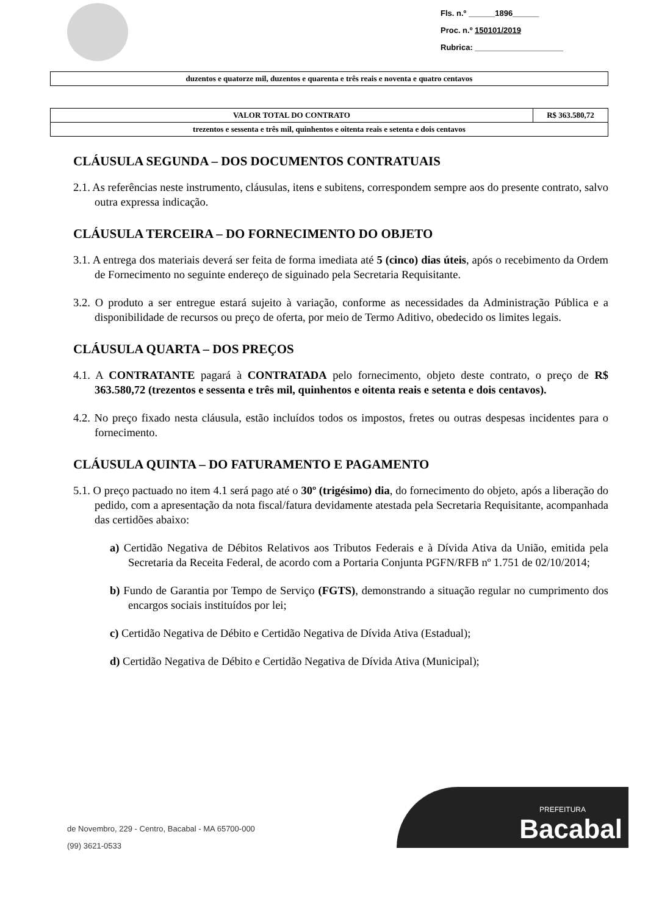Fls. n.º ______1896______
Proc. n.º 150101/2019
Rubrica: ____________________
| duzentos e quatorze mil, duzentos e quarenta e três reais e noventa e quatro centavos |
| VALOR TOTAL DO CONTRATO | R$ 363.580,72 |
| trezentos e sessenta e três mil, quinhentos e oitenta reais e setenta e dois centavos | |
CLÁUSULA SEGUNDA – DOS DOCUMENTOS CONTRATUAIS
2.1. As referências neste instrumento, cláusulas, itens e subitens, correspondem sempre aos do presente contrato, salvo outra expressa indicação.
CLÁUSULA TERCEIRA – DO FORNECIMENTO DO OBJETO
3.1. A entrega dos materiais deverá ser feita de forma imediata até 5 (cinco) dias úteis, após o recebimento da Ordem de Fornecimento no seguinte endereço de siguinado pela Secretaria Requisitante.
3.2. O produto a ser entregue estará sujeito à variação, conforme as necessidades da Administração Pública e a disponibilidade de recursos ou preço de oferta, por meio de Termo Aditivo, obedecido os limites legais.
CLÁUSULA QUARTA – DOS PREÇOS
4.1. A CONTRATANTE pagará à CONTRATADA pelo fornecimento, objeto deste contrato, o preço de R$ 363.580,72 (trezentos e sessenta e três mil, quinhentos e oitenta reais e setenta e dois centavos).
4.2. No preço fixado nesta cláusula, estão incluídos todos os impostos, fretes ou outras despesas incidentes para o fornecimento.
CLÁUSULA QUINTA – DO FATURAMENTO E PAGAMENTO
5.1. O preço pactuado no item 4.1 será pago até o 30º (trigésimo) dia, do fornecimento do objeto, após a liberação do pedido, com a apresentação da nota fiscal/fatura devidamente atestada pela Secretaria Requisitante, acompanhada das certidões abaixo:
a) Certidão Negativa de Débitos Relativos aos Tributos Federais e à Dívida Ativa da União, emitida pela Secretaria da Receita Federal, de acordo com a Portaria Conjunta PGFN/RFB nº 1.751 de 02/10/2014;
b) Fundo de Garantia por Tempo de Serviço (FGTS), demonstrando a situação regular no cumprimento dos encargos sociais instituídos por lei;
c) Certidão Negativa de Débito e Certidão Negativa de Dívida Ativa (Estadual);
d) Certidão Negativa de Débito e Certidão Negativa de Dívida Ativa (Municipal);
de Novembro, 229 - Centro, Bacabal - MA 65700-000
(99) 3621-0533
PREFEITURA
Bacabal